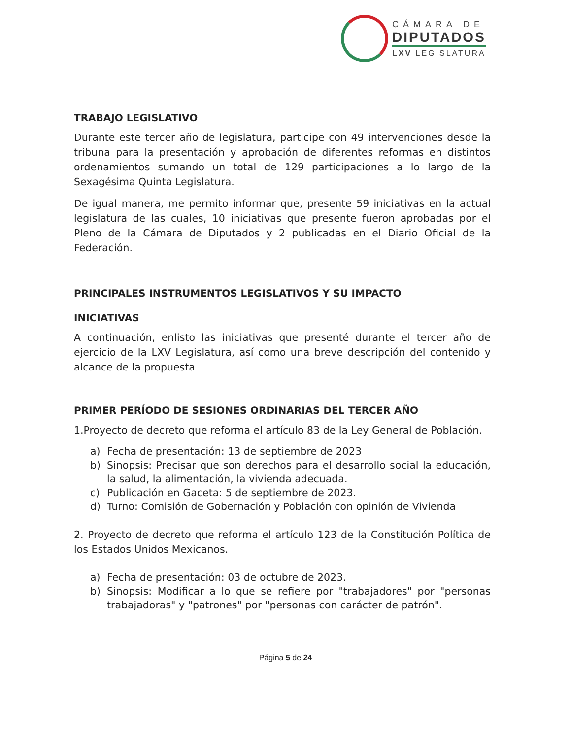CÁMARA DE
DIPUTADOS
LXV LEGISLATURA
TRABAJO LEGISLATIVO
Durante este tercer año de legislatura, participe con 49 intervenciones desde la tribuna para la presentación y aprobación de diferentes reformas en distintos ordenamientos sumando un total de 129 participaciones a lo largo de la Sexagésima Quinta Legislatura.
De igual manera, me permito informar que, presente 59 iniciativas en la actual legislatura de las cuales, 10 iniciativas que presente fueron aprobadas por el Pleno de la Cámara de Diputados y 2 publicadas en el Diario Oficial de la Federación.
PRINCIPALES INSTRUMENTOS LEGISLATIVOS Y SU IMPACTO
INICIATIVAS
A continuación, enlisto las iniciativas que presenté durante el tercer año de ejercicio de la LXV Legislatura, así como una breve descripción del contenido y alcance de la propuesta
PRIMER PERÍODO DE SESIONES ORDINARIAS DEL TERCER AÑO
1.Proyecto de decreto que reforma el artículo 83 de la Ley General de Población.
a) Fecha de presentación: 13 de septiembre de 2023
b) Sinopsis: Precisar que son derechos para el desarrollo social la educación, la salud, la alimentación, la vivienda adecuada.
c) Publicación en Gaceta: 5 de septiembre de 2023.
d) Turno: Comisión de Gobernación y Población con opinión de Vivienda
2. Proyecto de decreto que reforma el artículo 123 de la Constitución Política de los Estados Unidos Mexicanos.
a) Fecha de presentación: 03 de octubre de 2023.
b) Sinopsis: Modificar a lo que se refiere por "trabajadores" por "personas trabajadoras" y "patrones" por "personas con carácter de patrón".
Página 5 de 24